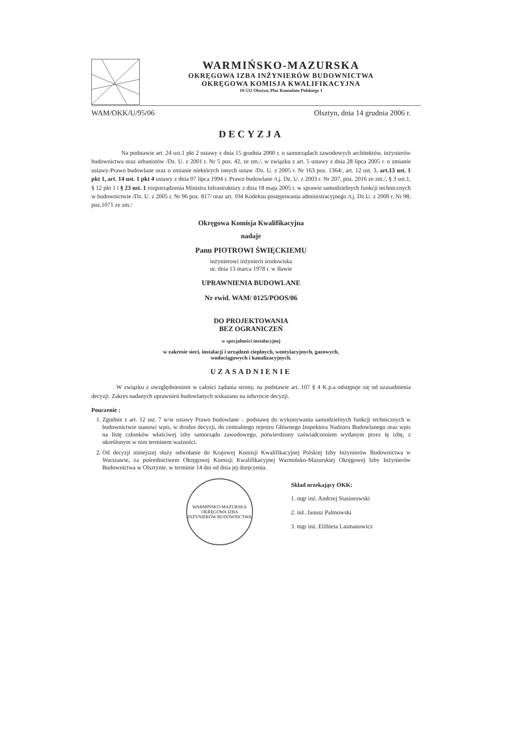WARMIŃSKO-MAZURSKA
OKRĘGOWA IZBA INŻYNIERÓW BUDOWNICTWA
OKRĘGOWA KOMISJA KWALIFIKACYJNA
10-532 Olsztyn, Plac Konsulatu Polskiego 1
WAM/OKK/U/95/06 Olsztyn, dnia 14 grudnia 2006 r.
DECYZJA
Na podstawie art. 24 ust.1 pkt 2 ustawy z dnia 15 grudnia 2000 r. o samorządach zawodowych architektów, inżynierów budownictwa oraz urbanistów /Dz. U. z 2001 r. Nr 5 poz. 42, ze zm./, w związku z art. 5 ustawy z dnia 28 lipca 2005 r. o zmianie ustawy-Prawo budowlane oraz o zmianie niektórych innych ustaw /Dz. U. z 2005 r. Nr 163 poz. 1364/, art. 12 ust. 3, art.13 ust. 1 pkt 1, art. 14 ust. 1 pkt 4 ustawy z dnia 07 lipca 1994 r. Prawo budowlane /t.j. Dz. U. z 2003 r. Nr 207, poz. 2016 ze zm./, § 3 ust.1, § 12 pkt 1 i § 23 ust. 1 rozporządzenia Ministra Infrastruktury z dnia 18 maja 2005 r. w sprawie samodzielnych funkcji technicznych w budownictwie /Dz. U. z 2005 r. Nr 96 poz. 817/ oraz art. 104 Kodeksu postępowania administracyjnego /t.j. Dz.U. z 2000 r. Nr 98, poz.1071 ze zm./
Okręgowa Komisja Kwalifikacyjna
nadaje
Panu PIOTROWI ŚWIĘCKIEMU
inżynierowi inżynierii środowiska
ur. dnia 13 marca 1978 r. w Iławie
UPRAWNIENIA BUDOWLANE
Nr ewid. WAM/ 0125/POOS/06
DO PROJEKTOWANIA
BEZ OGRANICZEŃ
w specjalności instalacyjnej
w zakresie sieci, instalacji i urządzeń cieplnych, wentylacyjnych, gazowych,
wodociągowych i kanalizacyjnych.
UZASADNIENIE
W związku z uwzględnieniem w całości żądania strony, na podstawie art. 107 § 4 K.p.a odstępuje się od uzasadnienia decyzji. Zakres nadanych uprawnień budowlanych wskazano na odwrocie decyzji.
Pouczenie :
1. Zgodnie z art. 12 ust. 7 w/w ustawy Prawo budowlane – podstawę do wykonywania samodzielnych funkcji technicznych w budownictwie stanowi wpis, w drodze decyzji, do centralnego rejestru Głównego Inspektora Nadzoru Budowlanego oraz wpis na listę członków właściwej izby samorządu zawodowego, potwierdzony zaświadczeniem wydanym przez tę izbę, z określonym w nim terminem ważności.
2. Od decyzji niniejszej służy odwołanie do Krajowej Komisji Kwalifikacyjnej Polskiej Izby Inżynierów Budownictwa w Warszawie, za pośrednictwem Okręgowej Komisji Kwalifikacyjnej Warmińsko-Mazurskiej Okręgowej Izby Inżynierów Budownictwa w Olsztynie, w terminie 14 dni od dnia jej doręczenia.
WARMIŃSKO-MAZURSKA OKRĘGOWA IZBA INŻYNIERÓW BUDOWNICTWA
Skład orzekający OKK:
1. mgr inż. Andrzej Stasiorowski
2. inż. Janusz Palmowski
3. mgr inż. Elżbieta Lasmanowicz